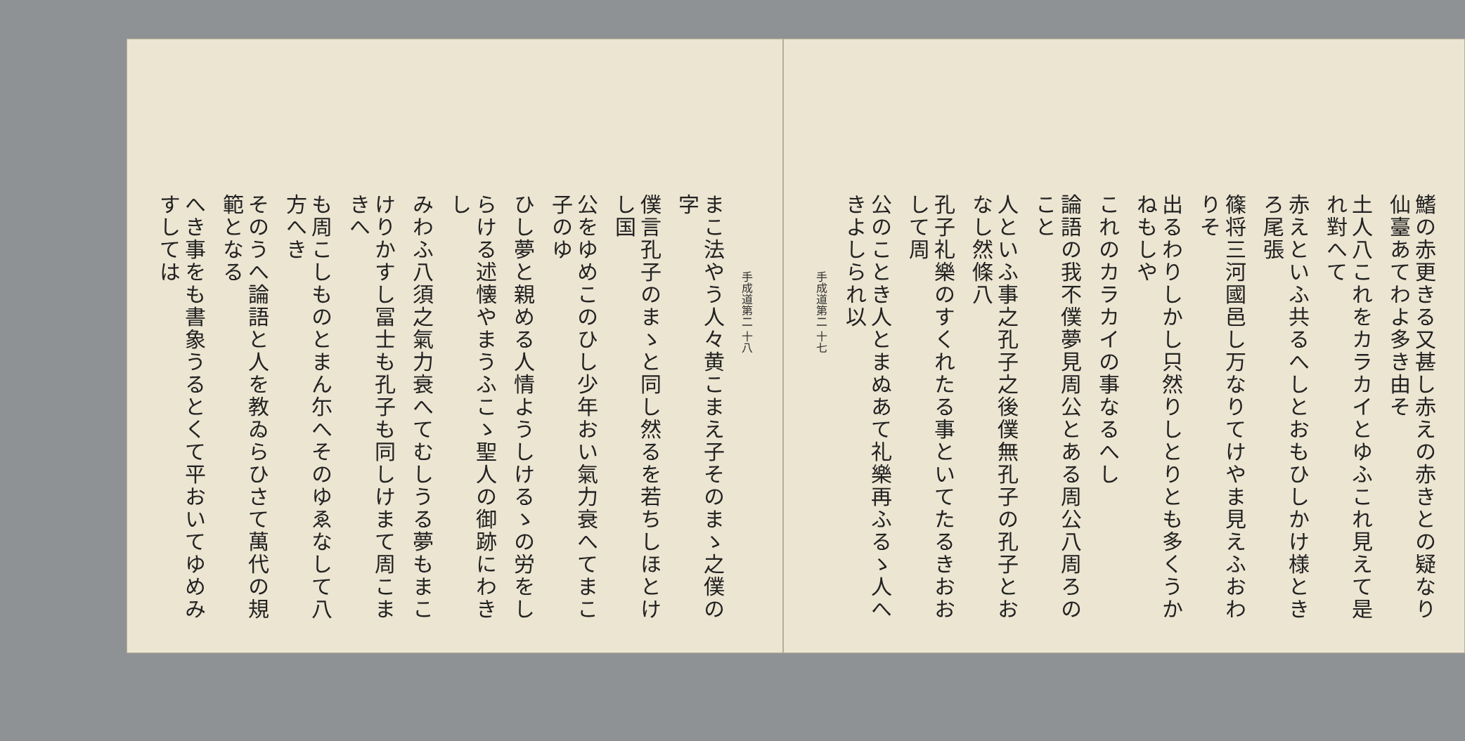手成道第二 十八
まこ法やう人々黄こまえ子そのまゝ之僕の字
僕言孔子のまゝと同し然るを若ちしほとけし国
公をゆめこのひし少年おい氣力衰へてまこ子のゆ
ひし夢と親める人情ようしけるゝの労をし
らける述懐やまうふこゝ聖人の御跡にわきし
みわふ八須之氣力衰へてむしうる夢もまこ
けりかすし冨士も孔子も同しけまて周こまきへ
も周こしものとまん尓へそのゆゑなして八方へき
そのうへ論語と人を教ゐらひさて萬代の規範となる
へき事をも書象うるとくて平おいてゆめみすしては
鰭の赤更きる又甚し赤えの赤きとの疑なり仙臺あてわよ多き由そ
土人八これをカラカイとゆふこれ見えて是れ對へて
赤えといふ共るへしとおもひしかけ様ときろ尾張
篠将三河國邑し万なりてけやま見えふおわりそ
出るわりしかし只然りしとりとも多くうかねもしや
これのカラカイの事なるへし
論語の我不僕夢見周公とある周公八周ろのこと
人といふ事之孔子之後僕無孔子の孔子とおなし然條八
孔子礼樂のすくれたる事といてたるきおおして周
公のことき人とまぬあて礼樂再ふるゝ人へきよしられ以
手成道第二 十七